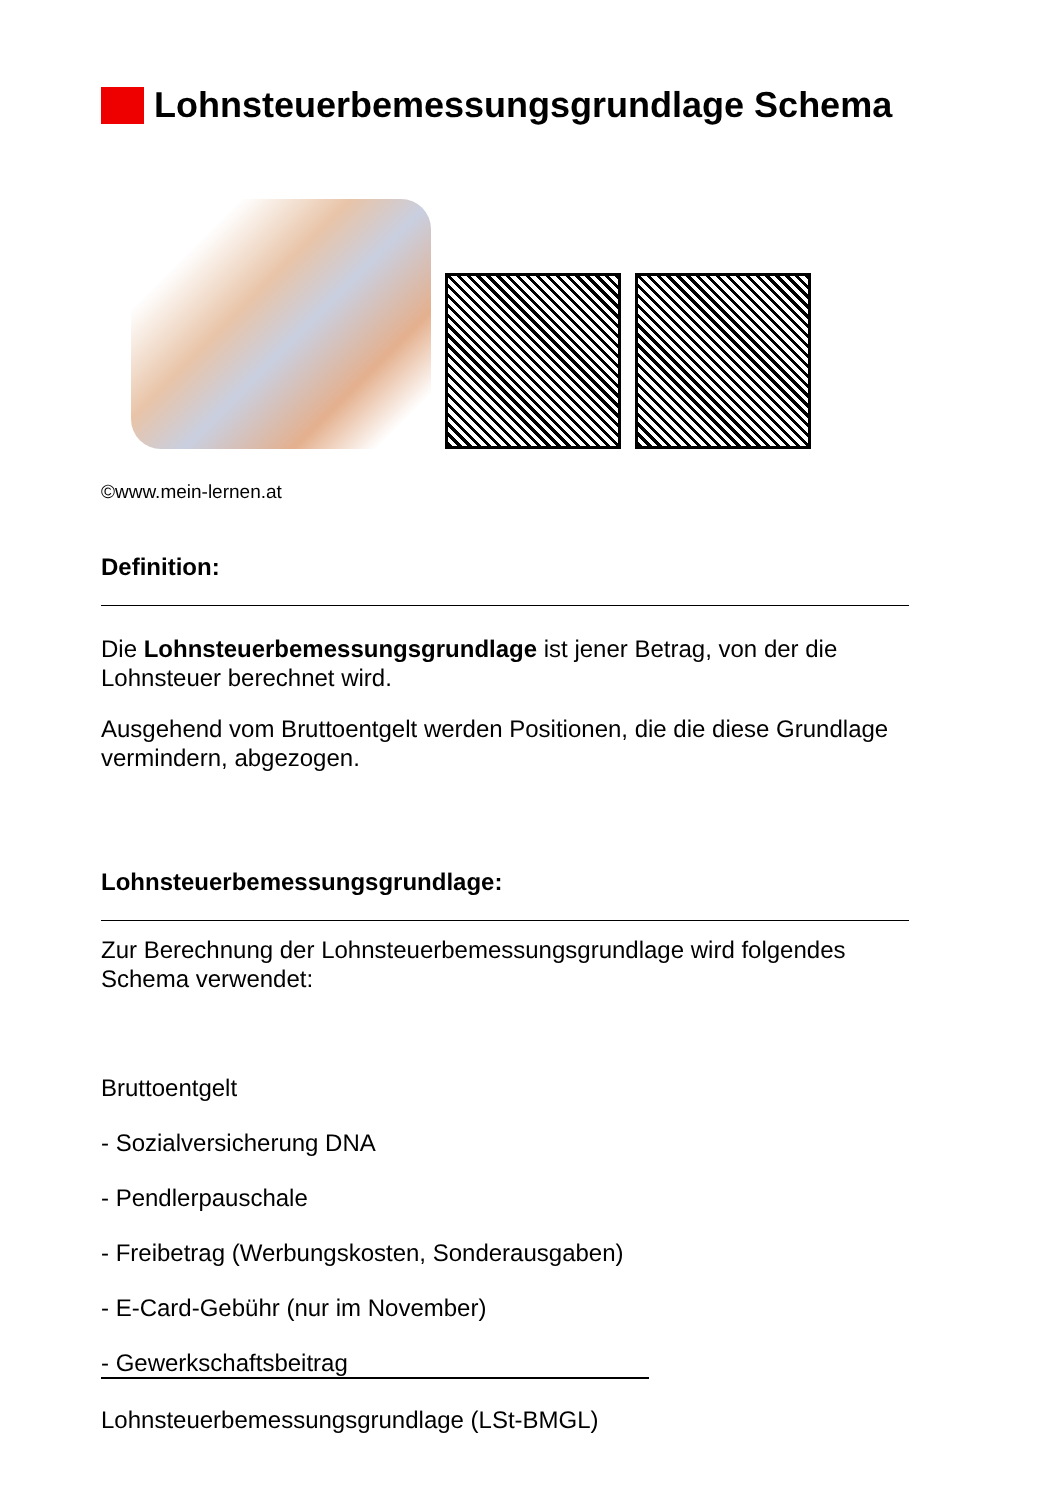Lohnsteuerbemessungsgrundlage Schema
©www.mein-lernen.at
Definition:
Die Lohnsteuerbemessungsgrundlage ist jener Betrag, von der die Lohnsteuer berechnet wird.
Ausgehend vom Bruttoentgelt werden Positionen, die die diese Grundlage vermindern, abgezogen.
Lohnsteuerbemessungsgrundlage:
Zur Berechnung der Lohnsteuerbemessungsgrundlage wird folgendes Schema verwendet:
Bruttoentgelt
- Sozialversicherung DNA
- Pendlerpauschale
- Freibetrag (Werbungskosten, Sonderausgaben)
- E-Card-Gebühr (nur im November)
- Gewerkschaftsbeitrag
Lohnsteuerbemessungsgrundlage (LSt-BMGL)